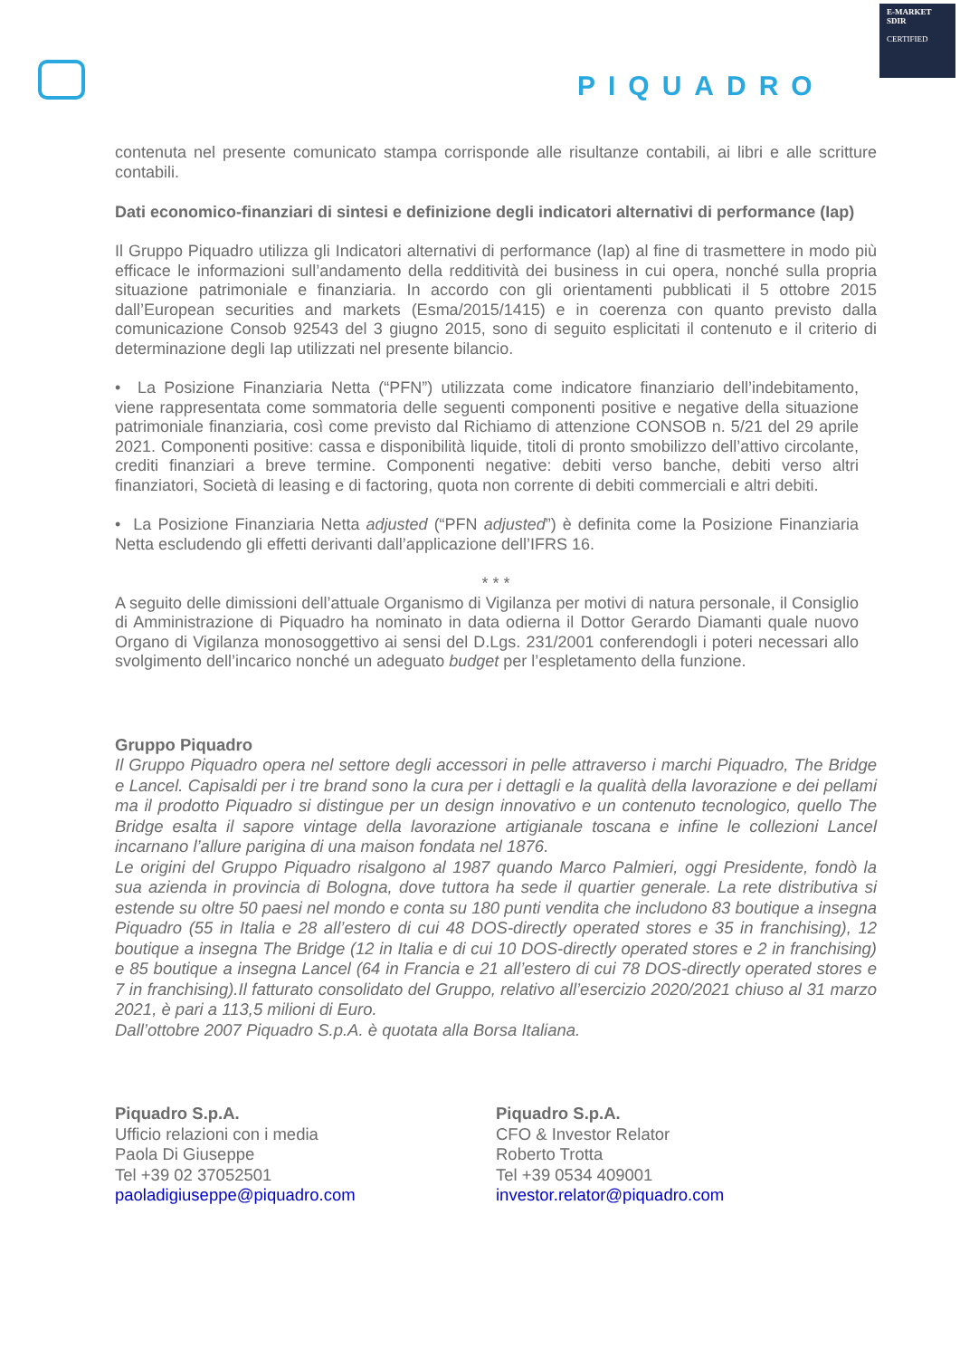PIQUADRO
E-MARKET
SDIR
CERTIFIED
contenuta nel presente comunicato stampa corrisponde alle risultanze contabili, ai libri e alle scritture contabili.
Dati economico-finanziari di sintesi e definizione degli indicatori alternativi di performance (Iap)
Il Gruppo Piquadro utilizza gli Indicatori alternativi di performance (Iap) al fine di trasmettere in modo più efficace le informazioni sull’andamento della redditività dei business in cui opera, nonché sulla propria situazione patrimoniale e finanziaria. In accordo con gli orientamenti pubblicati il 5 ottobre 2015 dall’European securities and markets (Esma/2015/1415) e in coerenza con quanto previsto dalla comunicazione Consob 92543 del 3 giugno 2015, sono di seguito esplicitati il contenuto e il criterio di determinazione degli Iap utilizzati nel presente bilancio.
• La Posizione Finanziaria Netta (“PFN”) utilizzata come indicatore finanziario dell’indebitamento, viene rappresentata come sommatoria delle seguenti componenti positive e negative della situazione patrimoniale finanziaria, così come previsto dal Richiamo di attenzione CONSOB n. 5/21 del 29 aprile 2021. Componenti positive: cassa e disponibilità liquide, titoli di pronto smobilizzo dell’attivo circolante, crediti finanziari a breve termine. Componenti negative: debiti verso banche, debiti verso altri finanziatori, Società di leasing e di factoring, quota non corrente di debiti commerciali e altri debiti.
• La Posizione Finanziaria Netta adjusted (“PFN adjusted”) è definita come la Posizione Finanziaria Netta escludendo gli effetti derivanti dall’applicazione dell’IFRS 16.
* * *
A seguito delle dimissioni dell’attuale Organismo di Vigilanza per motivi di natura personale, il Consiglio di Amministrazione di Piquadro ha nominato in data odierna il Dottor Gerardo Diamanti quale nuovo Organo di Vigilanza monosoggettivo ai sensi del D.Lgs. 231/2001 conferendogli i poteri necessari allo svolgimento dell’incarico nonché un adeguato budget per l’espletamento della funzione.
Gruppo Piquadro
Il Gruppo Piquadro opera nel settore degli accessori in pelle attraverso i marchi Piquadro, The Bridge e Lancel. Capisaldi per i tre brand sono la cura per i dettagli e la qualità della lavorazione e dei pellami ma il prodotto Piquadro si distingue per un design innovativo e un contenuto tecnologico, quello The Bridge esalta il sapore vintage della lavorazione artigianale toscana e infine le collezioni Lancel incarnano l’allure parigina di una maison fondata nel 1876.
Le origini del Gruppo Piquadro risalgono al 1987 quando Marco Palmieri, oggi Presidente, fondò la sua azienda in provincia di Bologna, dove tuttora ha sede il quartier generale. La rete distributiva si estende su oltre 50 paesi nel mondo e conta su 180 punti vendita che includono 83 boutique a insegna Piquadro (55 in Italia e 28 all’estero di cui 48 DOS-directly operated stores e 35 in franchising), 12 boutique a insegna The Bridge (12 in Italia e di cui 10 DOS-directly operated stores e 2 in franchising) e 85 boutique a insegna Lancel (64 in Francia e 21 all’estero di cui 78 DOS-directly operated stores e 7 in franchising).Il fatturato consolidato del Gruppo, relativo all’esercizio 2020/2021 chiuso al 31 marzo 2021, è pari a 113,5 milioni di Euro.
Dall’ottobre 2007 Piquadro S.p.A. è quotata alla Borsa Italiana.
Piquadro S.p.A.
Ufficio relazioni con i media
Paola Di Giuseppe
Tel +39 02 37052501
paoladigiuseppe@piquadro.com
Piquadro S.p.A.
CFO & Investor Relator
Roberto Trotta
Tel +39 0534 409001
investor.relator@piquadro.com